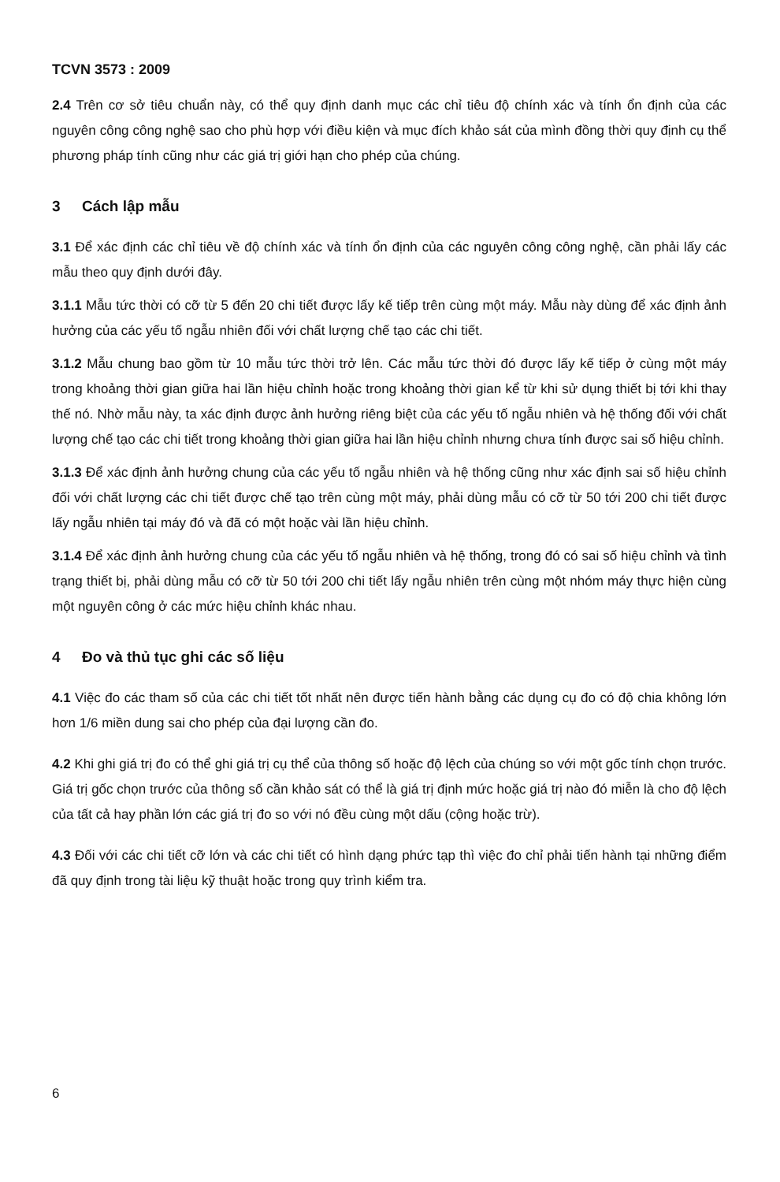TCVN 3573 : 2009
2.4 Trên cơ sở tiêu chuẩn này, có thể quy định danh mục các chỉ tiêu độ chính xác và tính ổn định của các nguyên công công nghệ sao cho phù hợp với điều kiện và mục đích khảo sát của mình đồng thời quy định cụ thể phương pháp tính cũng như các giá trị giới hạn cho phép của chúng.
3 Cách lập mẫu
3.1 Để xác định các chỉ tiêu về độ chính xác và tính ổn định của các nguyên công công nghệ, cần phải lấy các mẫu theo quy định dưới đây.
3.1.1 Mẫu tức thời có cỡ từ 5 đến 20 chi tiết được lấy kế tiếp trên cùng một máy. Mẫu này dùng để xác định ảnh hưởng của các yếu tố ngẫu nhiên đối với chất lượng chế tạo các chi tiết.
3.1.2 Mẫu chung bao gồm từ 10 mẫu tức thời trở lên. Các mẫu tức thời đó được lấy kế tiếp ở cùng một máy trong khoảng thời gian giữa hai lần hiệu chỉnh hoặc trong khoảng thời gian kể từ khi sử dụng thiết bị tới khi thay thế nó. Nhờ mẫu này, ta xác định được ảnh hưởng riêng biệt của các yếu tố ngẫu nhiên và hệ thống đối với chất lượng chế tạo các chi tiết trong khoảng thời gian giữa hai lần hiệu chỉnh nhưng chưa tính được sai số hiệu chỉnh.
3.1.3 Để xác định ảnh hưởng chung của các yếu tố ngẫu nhiên và hệ thống cũng như xác định sai số hiệu chỉnh đối với chất lượng các chi tiết được chế tạo trên cùng một máy, phải dùng mẫu có cỡ từ 50 tới 200 chi tiết được lấy ngẫu nhiên tại máy đó và đã có một hoặc vài lần hiệu chỉnh.
3.1.4 Để xác định ảnh hưởng chung của các yếu tố ngẫu nhiên và hệ thống, trong đó có sai số hiệu chỉnh và tình trạng thiết bị, phải dùng mẫu có cỡ từ 50 tới 200 chi tiết lấy ngẫu nhiên trên cùng một nhóm máy thực hiện cùng một nguyên công ở các mức hiệu chỉnh khác nhau.
4 Đo và thủ tục ghi các số liệu
4.1 Việc đo các tham số của các chi tiết tốt nhất nên được tiến hành bằng các dụng cụ đo có độ chia không lớn hơn 1/6 miền dung sai cho phép của đại lượng cần đo.
4.2 Khi ghi giá trị đo có thể ghi giá trị cụ thể của thông số hoặc độ lệch của chúng so với một gốc tính chọn trước. Giá trị gốc chọn trước của thông số cần khảo sát có thể là giá trị định mức hoặc giá trị nào đó miễn là cho độ lệch của tất cả hay phần lớn các giá trị đo so với nó đều cùng một dấu (cộng hoặc trừ).
4.3 Đối với các chi tiết cỡ lớn và các chi tiết có hình dạng phức tạp thì việc đo chỉ phải tiến hành tại những điểm đã quy định trong tài liệu kỹ thuật hoặc trong quy trình kiểm tra.
6